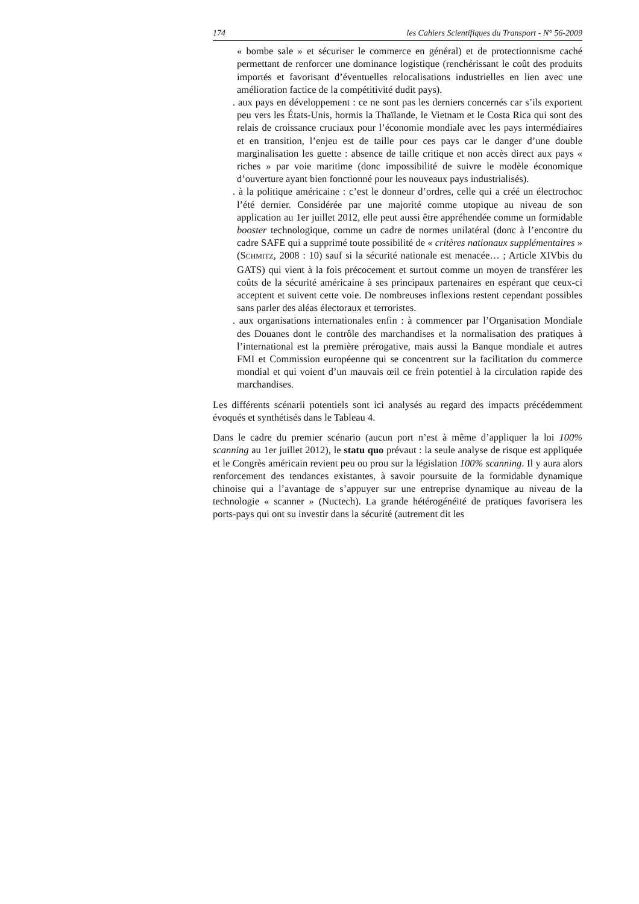174 les Cahiers Scientifiques du Transport - N° 56-2009
« bombe sale » et sécuriser le commerce en général) et de protectionnisme caché permettant de renforcer une dominance logistique (renchérissant le coût des produits importés et favorisant d’éventuelles relocalisations industrielles en lien avec une amélioration factice de la compétitivité dudit pays).
. aux pays en développement : ce ne sont pas les derniers concernés car s’ils exportent peu vers les États-Unis, hormis la Thaïlande, le Vietnam et le Costa Rica qui sont des relais de croissance cruciaux pour l’économie mondiale avec les pays intermédiaires et en transition, l’enjeu est de taille pour ces pays car le danger d’une double marginalisation les guette : absence de taille critique et non accès direct aux pays « riches » par voie maritime (donc impossibilité de suivre le modèle économique d’ouverture ayant bien fonctionné pour les nouveaux pays industrialisés).
. à la politique américaine : c’est le donneur d’ordres, celle qui a créé un électrochoc l’été dernier. Considérée par une majorité comme utopique au niveau de son application au 1er juillet 2012, elle peut aussi être appréhendée comme un formidable booster technologique, comme un cadre de normes unilatéral (donc à l’encontre du cadre SAFE qui a supprimé toute possibilité de « critères nationaux supplémentaires » (SCHMITZ, 2008 : 10) sauf si la sécurité nationale est menacée… ; Article XIVbis du GATS) qui vient à la fois précocement et surtout comme un moyen de transférer les coûts de la sécurité américaine à ses principaux partenaires en espérant que ceux-ci acceptent et suivent cette voie. De nombreuses inflexions restent cependant possibles sans parler des aléas électoraux et terroristes.
. aux organisations internationales enfin : à commencer par l’Organisation Mondiale des Douanes dont le contrôle des marchandises et la normalisation des pratiques à l’international est la première prérogative, mais aussi la Banque mondiale et autres FMI et Commission européenne qui se concentrent sur la facilitation du commerce mondial et qui voient d’un mauvais œil ce frein potentiel à la circulation rapide des marchandises.
Les différents scénarii potentiels sont ici analysés au regard des impacts précédemment évoqués et synthétisés dans le Tableau 4.
Dans le cadre du premier scénario (aucun port n’est à même d’appliquer la loi 100% scanning au 1er juillet 2012), le statu quo prévaut : la seule analyse de risque est appliquée et le Congrès américain revient peu ou prou sur la législation 100% scanning. Il y aura alors renforcement des tendances existantes, à savoir poursuite de la formidable dynamique chinoise qui a l’avantage de s’appuyer sur une entreprise dynamique au niveau de la technologie « scanner » (Nuctech). La grande hétérogénéité de pratiques favorisera les ports-pays qui ont su investir dans la sécurité (autrement dit les